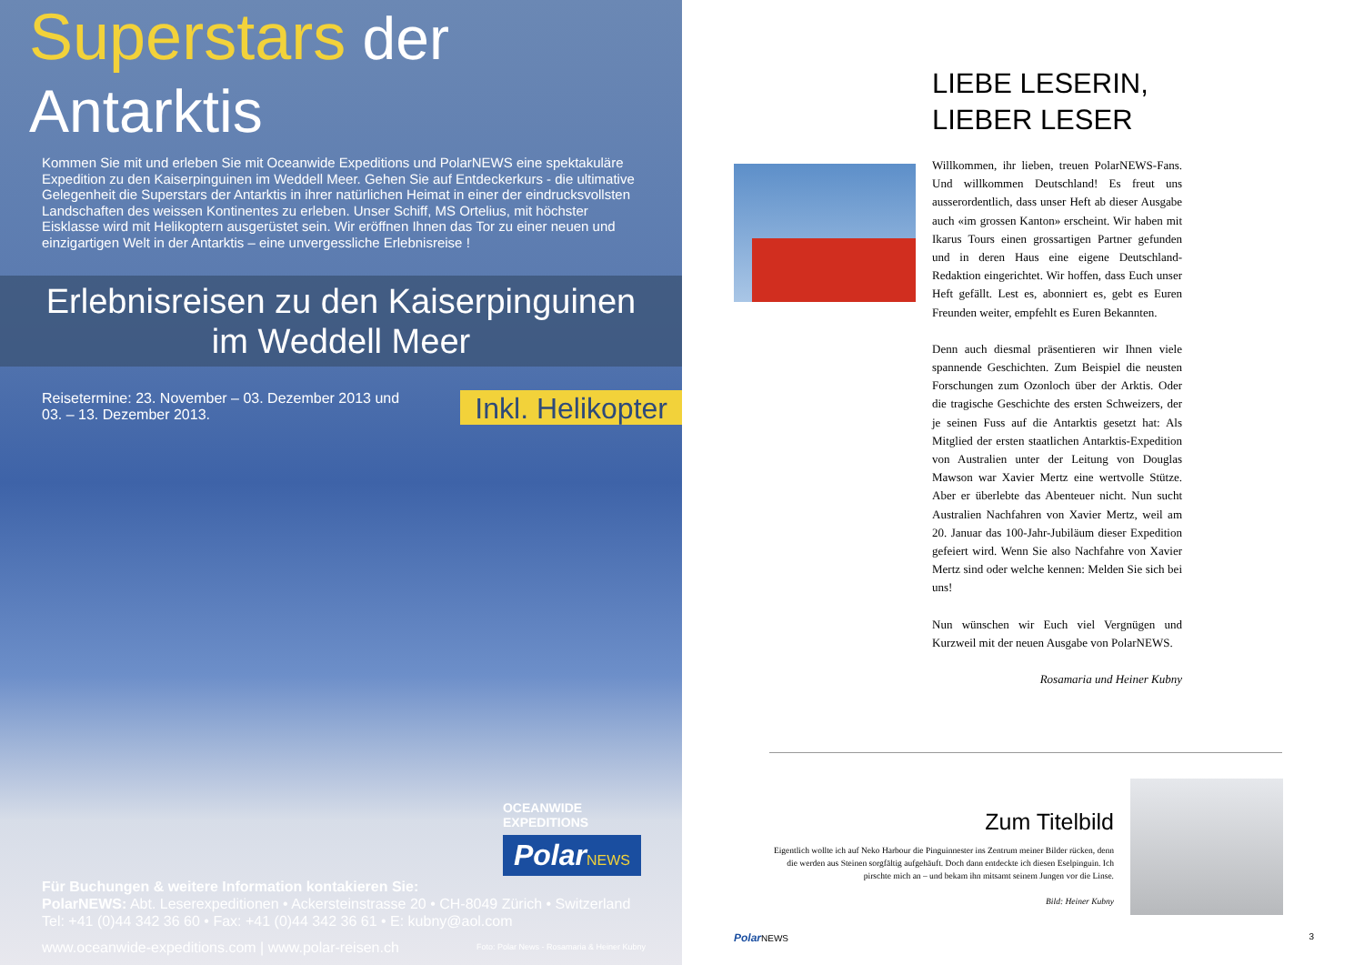Superstars der Antarktis
Kommen Sie mit und erleben Sie mit Oceanwide Expeditions und PolarNEWS eine spektakuläre Expedition zu den Kaiserpinguinen im Weddell Meer. Gehen Sie auf Entdeckerkurs - die ultimative Gelegenheit die Superstars der Antarktis in ihrer natürlichen Heimat in einer der eindrucksvollsten Landschaften des weissen Kontinentes zu erleben. Unser Schiff, MS Ortelius, mit höchster Eisklasse wird mit Helikoptern ausgerüstet sein. Wir eröffnen Ihnen das Tor zu einer neuen und einzigartigen Welt in der Antarktis – eine unvergessliche Erlebnisreise !
Erlebnisreisen zu den Kaiserpinguinen
im Weddell Meer
Reisetermine: 23. November – 03. Dezember 2013 und
03. – 13. Dezember 2013.
Inkl. Helikopter
OCEANWIDE
EXPEDITIONS
PolarNEWS
Für Buchungen & weitere Information kontakieren Sie:
PolarNEWS: Abt. Leserexpeditionen • Ackersteinstrasse 20 • CH-8049 Zürich • Switzerland
Tel: +41 (0)44 342 36 60 • Fax: +41 (0)44 342 36 61 • E: kubny@aol.com
www.oceanwide-expeditions.com | www.polar-reisen.ch Foto: Polar News - Rosamaria & Heiner Kubny
LIEBE LESERIN,
LIEBER LESER
Willkommen, ihr lieben, treuen PolarNEWS-Fans. Und willkommen Deutschland! Es freut uns ausserordentlich, dass unser Heft ab dieser Ausgabe auch «im grossen Kanton» erscheint. Wir haben mit Ikarus Tours einen grossartigen Partner gefunden und in deren Haus eine eigene Deutschland-Redaktion eingerichtet. Wir hoffen, dass Euch unser Heft gefällt. Lest es, abonniert es, gebt es Euren Freunden weiter, empfehlt es Euren Bekannten.
Denn auch diesmal präsentieren wir Ihnen viele spannende Geschichten. Zum Beispiel die neusten Forschungen zum Ozonloch über der Arktis. Oder die tragische Geschichte des ersten Schweizers, der je seinen Fuss auf die Antarktis gesetzt hat: Als Mitglied der ersten staatlichen Antarktis-Expedition von Australien unter der Leitung von Douglas Mawson war Xavier Mertz eine wertvolle Stütze. Aber er überlebte das Abenteuer nicht. Nun sucht Australien Nachfahren von Xavier Mertz, weil am 20. Januar das 100-Jahr-Jubiläum dieser Expedition gefeiert wird. Wenn Sie also Nachfahre von Xavier Mertz sind oder welche kennen: Melden Sie sich bei uns!
Nun wünschen wir Euch viel Vergnügen und Kurzweil mit der neuen Ausgabe von PolarNEWS.
Rosamaria und Heiner Kubny
Zum Titelbild
Eigentlich wollte ich auf Neko Harbour die Pinguinnester ins Zentrum meiner Bilder rücken, denn die werden aus Steinen sorgfältig aufgehäuft. Doch dann entdeckte ich diesen Eselpinguin. Ich pirschte mich an – und bekam ihn mitsamt seinem Jungen vor die Linse.
Bild: Heiner Kubny
Polar NEWS 3